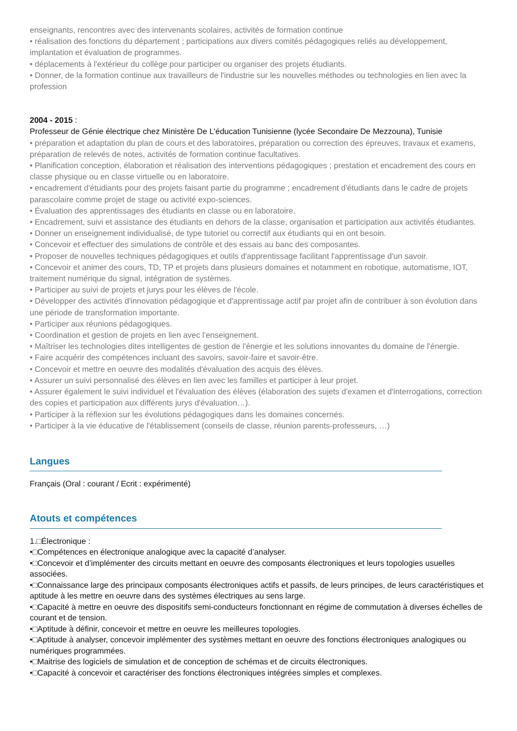enseignants, rencontres avec des intervenants scolaires, activités de formation continue
• réalisation des fonctions du département ; participations aux divers comités pédagogiques reliés au développement, implantation et évaluation de programmes.
• déplacements à l'extérieur du collège pour participer ou organiser des projets étudiants.
• Donner, de la formation continue aux travailleurs de l'industrie sur les nouvelles méthodes ou technologies en lien avec la profession
2004 - 2015 :
Professeur de Génie électrique chez Ministère De L'éducation Tunisienne (lycée Secondaire De Mezzouna), Tunisie
• préparation et adaptation du plan de cours et des laboratoires, préparation ou correction des épreuves, travaux et examens, préparation de relevés de notes, activités de formation continue facultatives.
• Planification conception, élaboration et réalisation des interventions pédagogiques ; prestation et encadrement des cours en classe physique ou en classe virtuelle ou en laboratoire.
• encadrement d'étudiants pour des projets faisant partie du programme ; encadrement d'étudiants dans le cadre de projets parascolaire comme projet de stage ou activité expo-sciences.
• Évaluation des apprentissages des étudiants en classe ou en laboratoire.
• Encadrement, suivi et assistance des étudiants en dehors de la classe, organisation et participation aux activités étudiantes.
• Donner un enseignement individualisé, de type tutoriel ou correctif aux étudiants qui en ont besoin.
• Concevoir et effectuer des simulations de contrôle et des essais au banc des composantes.
• Proposer de nouvelles techniques pédagogiques et outils d'apprentissage facilitant l'apprentissage d'un savoir.
• Concevoir et animer des cours, TD, TP et projets dans plusieurs domaines et notamment en robotique, automatisme, IOT, traitement numérique du signal, intégration de systèmes.
• Participer au suivi de projets et jurys pour les élèves de l'école.
• Développer des activités d'innovation pédagogique et d'apprentissage actif par projet afin de contribuer à son évolution dans une période de transformation importante.
• Participer aux réunions pédagogiques.
• Coordination et gestion de projets en lien avec l'enseignement.
• Maîtriser les technologies dites intelligentes de gestion de l'énergie et les solutions innovantes du domaine de l'énergie.
• Faire acquérir des compétences incluant des savoirs, savoir-faire et savoir-être.
• Concevoir et mettre en oeuvre des modalités d'évaluation des acquis des élèves.
• Assurer un suivi personnalisé des élèves en lien avec les familles et participer à leur projet.
• Assurer également le suivi individuel et l'évaluation des élèves (élaboration des sujets d'examen et d'interrogations, correction des copies et participation aux différents jurys d'évaluation…).
• Participer à la réflexion sur les évolutions pédagogiques dans les domaines concernés.
• Participer à la vie éducative de l'établissement (conseils de classe, réunion parents-professeurs, …)
Langues
Français (Oral : courant / Ecrit : expérimenté)
Atouts et compétences
1.□Électronique :
•□Compétences en électronique analogique avec la capacité d’analyser.
•□Concevoir et d’implémenter des circuits mettant en oeuvre des composants électroniques et leurs topologies usuelles associées.
•□Connaissance large des principaux composants électroniques actifs et passifs, de leurs principes, de leurs caractéristiques et aptitude à les mettre en oeuvre dans des systèmes électriques au sens large.
•□Capacité à mettre en oeuvre des dispositifs semi-conducteurs fonctionnant en régime de commutation à diverses échelles de courant et de tension.
•□Aptitude à définir, concevoir et mettre en oeuvre les meilleures topologies.
•□Aptitude à analyser, concevoir implémenter des systèmes mettant en oeuvre des fonctions électroniques analogiques ou numériques programmées.
•□Maitrise des logiciels de simulation et de conception de schémas et de circuits électroniques.
•□Capacité à concevoir et caractériser des fonctions électroniques intégrées simples et complexes.